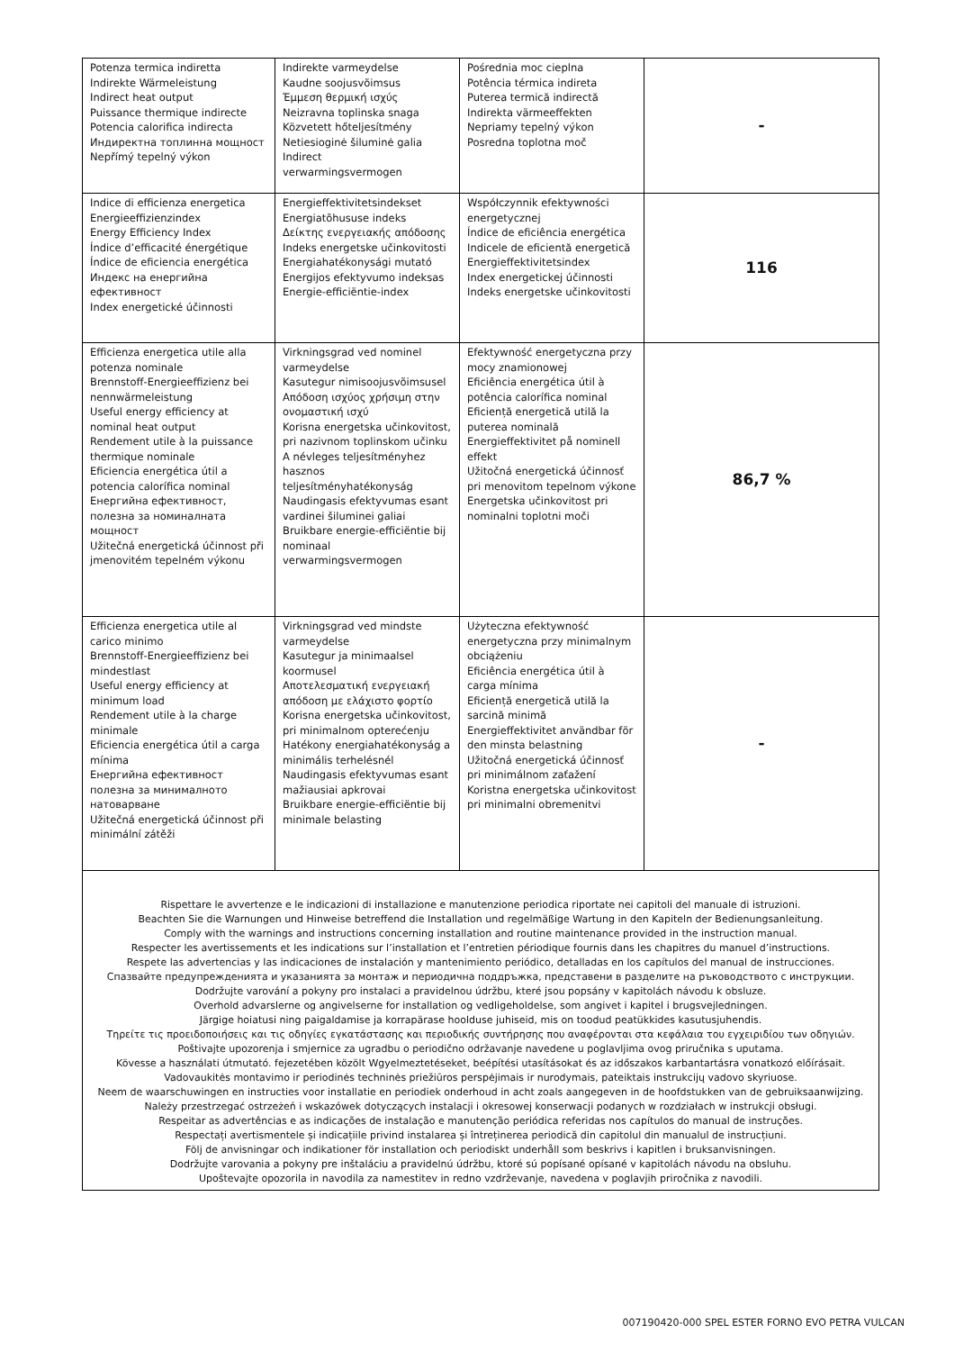| Potenza termica indiretta Indirekte Wärmeleistung Indirect heat output Puissance thermique indirecte Potencia calorifica indirecta Индиректна топлинна мощност Nepřímý tepelný výkon | Indirekte varmeydelse Kaudne soojusvõimsus Έμμεση θερμική ισχύς Neizravna toplinska snaga Közvetett hőteljesítmény Netiesioginė šiluminė galia Indirect verwarmingsvermogen | Pośrednia moc cieplna Potência térmica indireta Puterea termică indirectă Indirekta värmeeffekten Nepriamy tepelný výkon Posredna toplotna moč | - |
| Indice di efficienza energetica Energieeffizienzindex Energy Efficiency Index Índice d’efficacité énergétique Índice de eficiencia energética Индекс на енергийна ефективност Index energetické účinnosti | Energieffektivitetsindekset Energiatõhususe indeks Δείκτης ενεργειακής απόδοσης Indeks energetske učinkovitosti Energiahatékonysági mutató Energijos efektyvumo indeksas Energie-efficiëntie-index | Współczynnik efektywności energetycznej Índice de eficiência energética Indicele de eficientă energetică Energieffektivitetsindex Index energetickej účinnosti Indeks energetske učinkovitosti | 116 |
| Efficienza energetica utile alla potenza nominale Brennstoff-Energieeffizienz bei nennwärmeleistung Useful energy efficiency at nominal heat output Rendement utile à la puissance thermique nominale Eficiencia energética útil a potencia calorífica nominal Енергийна ефективност, полезна за номиналната мощност Užitečná energetická účinnost při jmenovitém tepelném výkonu | Virkningsgrad ved nominel varmeydelse Kasutegur nimisoojusvõimsusel Απόδοση ισχύος χρήσιμη στην ονομαστική ισχύ Korisna energetska učinkovitost, pri nazivnom toplinskom učinku A névleges teljesítményhez hasznos teljesítményhatékonyság Naudingasis efektyvumas esant vardinei šiluminei galiai Bruikbare energie-efficiëntie bij nominaal verwarmingsvermogen | Efektywność energetyczna przy mocy znamionowej Eficiência energética útil à potência calorífica nominal Eficiență energetică utilă la puterea nominală Energieffektivitet på nominell effekt Užitočná energetická účinnosť pri menovitom tepelnom výkone Energetska učinkovitost pri nominalni toplotni moči | 86,7 % |
| Efficienza energetica utile al carico minimo Brennstoff-Energieeffizienz bei mindestlast Useful energy efficiency at minimum load Rendement utile à la charge minimale Eficiencia energética útil a carga mínima Енергийна ефективност полезна за минималното натоварване Užitečná energetická účinnost při minimální zátěži | Virkningsgrad ved mindste varmeydelse Kasutegur ja minimaalsel koormusel Αποτελεσματική ενεργειακή απόδοση με ελάχιστο φορτίο Korisna energetska učinkovitost, pri minimalnom opterećenju Hatékony energiahatékonyság a minimális terhelésnél Naudingasis efektyvumas esant mažiausiai apkrovai Bruikbare energie-efficiëntie bij minimale belasting | Użyteczna efektywność energetyczna przy minimalnym obciążeniu Eficiência energética útil à carga mínima Eficiență energetică utilă la sarcină minimă Energieffektivitet användbar för den minsta belastning Užitočná energetická účinnosť pri minimálnom zaťažení Koristna energetska učinkovitost pri minimalni obremenitvi | - |
| Rispettare le avvertenze e le indicazioni di installazione e manutenzione periodica riportate nei capitoli del manuale di istruzioni. Beachten Sie die Warnungen und Hinweise betreffend die Installation und regelmäßige Wartung in den Kapiteln der Bedienungsanleitung. Comply with the warnings and instructions concerning installation and routine maintenance provided in the instruction manual. Respecter les avertissements et les indications sur l’installation et l’entretien périodique fournis dans les chapitres du manuel d’instructions. Respete las advertencias y las indicaciones de instalación y mantenimiento periódico, detalladas en los capítulos del manual de instrucciones. Спазвайте предупрежденията и указанията за монтаж и периодична поддръжка, представени в разделите на ръководството с инструкции. Dodržujte varování a pokyny pro instalaci a pravidelnou údržbu, které jsou popsány v kapitolách návodu k obsluze. Overhold advarslerne og angivelserne for installation og vedligeholdelse, som angivet i kapitel i brugsvejledningen. Järgige hoiatusi ning paigaldamise ja korrapärase hoolduse juhiseid, mis on toodud peatükkides kasutusjuhendis. Τηρείτε τις προειδοποιήσεις και τις οδηγίες εγκατάστασης και περιοδικής συντήρησης που αναφέρονται στα κεφάλαια του εγχειριδίου των οδηγιών. Poštivajte upozorenja i smjernice za ugradbu o periodično održavanje navedene u poglavljima ovog priručnika s uputama. Kövesse a használati útmutató. fejezetében közölt Wgyelmeztetéseket, beépítési utasításokat és az időszakos karbantartásra vonatkozó előírásait. Vadovaukitės montavimo ir periodinės techninės priežiūros perspėjimais ir nurodymais, pateiktais instrukcijų vadovo skyriuose. Neem de waarschuwingen en instructies voor installatie en periodiek onderhoud in acht zoals aangegeven in de hoofdstukken van de gebruiksaanwijzing. Należy przestrzegać ostrzeżeń i wskazówek dotyczących instalacji i okresowej konserwacji podanych w rozdziałach w instrukcji obsługi. Respeitar as advertências e as indicações de instalação e manutenção periódica referidas nos capítulos do manual de instruções. Respectați avertismentele și indicațiile privind instalarea și întreținerea periodică din capitolul din manualul de instrucțiuni. Följ de anvisningar och indikationer för installation och periodiskt underhåll som beskrivs i kapitlen i bruksanvisningen. Dodržujte varovania a pokyny pre inštaláciu a pravidelnú údržbu, ktoré sú popísané opísané v kapitolách návodu na obsluhu. Upoštevajte opozorila in navodila za namestitev in redno vzdrževanje, navedena v poglavjih priročnika z navodili. | | | |
007190420-000 SPEL ESTER FORNO EVO PETRA VULCAN